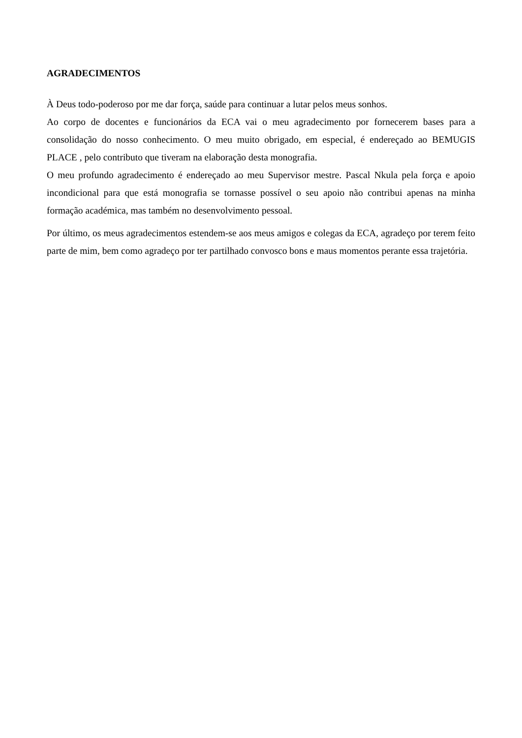AGRADECIMENTOS
À Deus todo-poderoso por me dar força, saúde para continuar a lutar pelos meus sonhos.
Ao corpo de docentes e funcionários da ECA vai o meu agradecimento por fornecerem bases para a consolidação do nosso conhecimento. O meu muito obrigado, em especial, é endereçado ao BEMUGIS PLACE , pelo contributo que tiveram na elaboração desta monografia.
O meu profundo agradecimento é endereçado ao meu Supervisor mestre. Pascal Nkula pela força e apoio incondicional para que está monografia se tornasse possível o seu apoio não contribui apenas na minha formação académica, mas também no desenvolvimento pessoal.
Por último, os meus agradecimentos estendem-se aos meus amigos e colegas da ECA, agradeço por terem feito parte de mim, bem como agradeço por ter partilhado convosco bons e maus momentos perante essa trajetória.